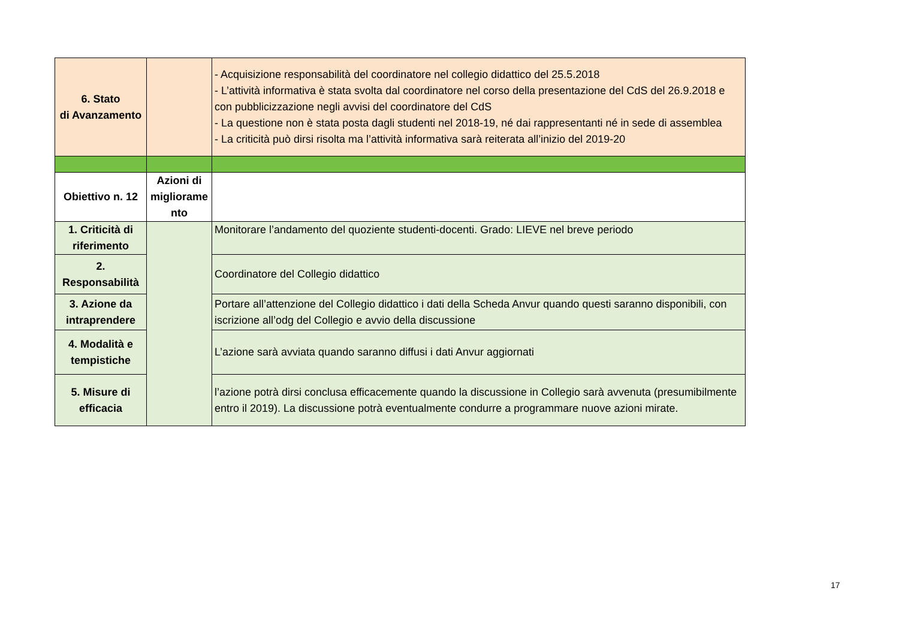| 6. Stato di Avanzamento | | - Acquisizione responsabilità del coordinatore nel collegio didattico del 25.5.2018 - L’attività informativa è stata svolta dal coordinatore nel corso della presentazione del CdS del 26.9.2018 e con pubblicizzazione negli avvisi del coordinatore del CdS - La questione non è stata posta dagli studenti nel 2018-19, né dai rappresentanti né in sede di assemblea - La criticità può dirsi risolta ma l’attività informativa sarà reiterata all’inizio del 2019-20 |
| Obiettivo n. 12 | Azioni di migliorame nto | |
| 1. Criticità di riferimento | | Monitorare l’andamento del quoziente studenti-docenti. Grado: LIEVE nel breve periodo |
| 2. Responsabilità | | Coordinatore del Collegio didattico |
| 3. Azione da intraprendere | | Portare all’attenzione del Collegio didattico i dati della Scheda Anvur quando questi saranno disponibili, con iscrizione all’odg del Collegio e avvio della discussione |
| 4. Modalità e tempistiche | | L’azione sarà avviata quando saranno diffusi i dati Anvur aggiornati |
| 5. Misure di efficacia | | l’azione potrà dirsi conclusa efficacemente quando la discussione in Collegio sarà avvenuta (presumibilmente entro il 2019). La discussione potrà eventualmente condurre a programmare nuove azioni mirate. |
17